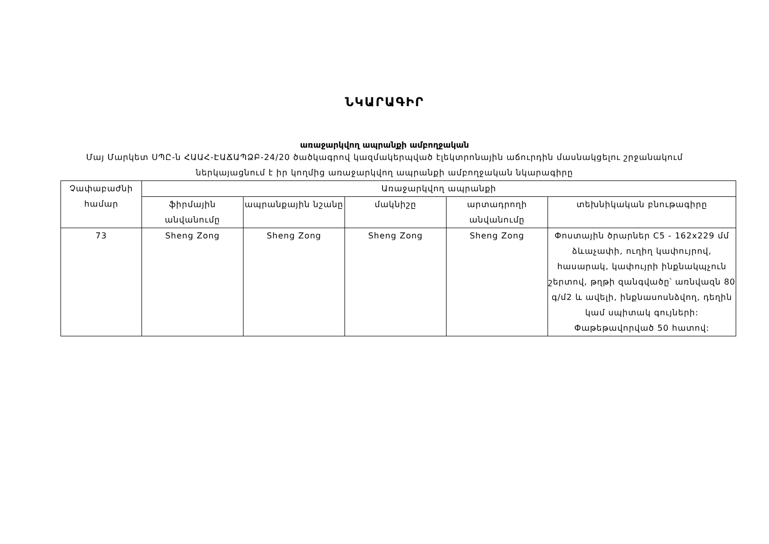ՆԿԱՐԱԳԻՐ
առաջարկվող ապրանքի ամբողջական
Մայ Մարկետ ՍՊԸ-ն ՀԱԱՀ-ԷԱՃԱՊՁԲ-24/20 ծածկագրով կազմակերպված էլեկտրոնային աճուրդին մասնակցելու շրջանակում
ներկայացնում է իր կողմից առաջարկվող ապրանքի ամբողջական նկարագիրը
| Չափաբաժնի համար | Առաջարկվող ապրանքի | | | | |
| --- | --- | --- | --- | --- | --- |
| | ֆիրմային անվանումը | ապրանքային նշանը | մակնիշը | արտադրողի անվանումը | տեխնիկական բնութագիրը |
| 73 | Sheng Zong | Sheng Zong | Sheng Zong | Sheng Zong | Փոստային ծրարներ C5 - 162x229 մմ ձևաչափի, ուղիղ կափույրով, հասարակ, կափույրի ինքնակպչուն շերտով, թղթի զանգվածը՝ առնվազն 80 գ/մ2 և ավելի, ինքնասոսնձվող, դեղին կամ սպիտակ գույների: Փաթեթավորված 50 հատով: |